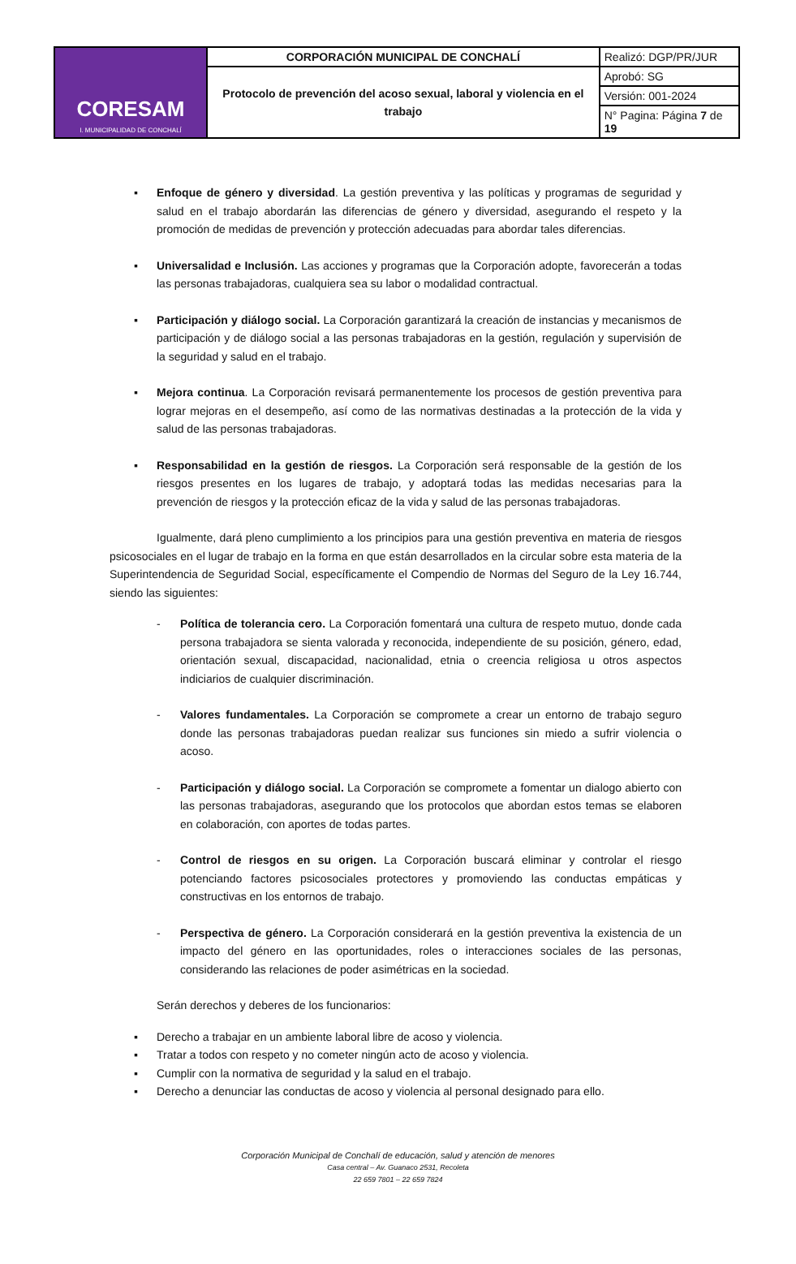| CORESAM I. MUNICIPALIDAD DE CONCHALÍ | CORPORACIÓN MUNICIPAL DE CONCHALÍ | Realizó: DGP/PR/JUR |
| | Protocolo de prevención del acoso sexual, laboral y violencia en el trabajo | Aprobó: SG |
| | | Versión: 001-2024 |
| | | N° Pagina: Página 7 de 19 |
▪ Enfoque de género y diversidad. La gestión preventiva y las políticas y programas de seguridad y salud en el trabajo abordarán las diferencias de género y diversidad, asegurando el respeto y la promoción de medidas de prevención y protección adecuadas para abordar tales diferencias.
▪ Universalidad e Inclusión. Las acciones y programas que la Corporación adopte, favorecerán a todas las personas trabajadoras, cualquiera sea su labor o modalidad contractual.
▪ Participación y diálogo social. La Corporación garantizará la creación de instancias y mecanismos de participación y de diálogo social a las personas trabajadoras en la gestión, regulación y supervisión de la seguridad y salud en el trabajo.
▪ Mejora continua. La Corporación revisará permanentemente los procesos de gestión preventiva para lograr mejoras en el desempeño, así como de las normativas destinadas a la protección de la vida y salud de las personas trabajadoras.
▪ Responsabilidad en la gestión de riesgos. La Corporación será responsable de la gestión de los riesgos presentes en los lugares de trabajo, y adoptará todas las medidas necesarias para la prevención de riesgos y la protección eficaz de la vida y salud de las personas trabajadoras.
Igualmente, dará pleno cumplimiento a los principios para una gestión preventiva en materia de riesgos psicosociales en el lugar de trabajo en la forma en que están desarrollados en la circular sobre esta materia de la Superintendencia de Seguridad Social, específicamente el Compendio de Normas del Seguro de la Ley 16.744, siendo las siguientes:
- Política de tolerancia cero. La Corporación fomentará una cultura de respeto mutuo, donde cada persona trabajadora se sienta valorada y reconocida, independiente de su posición, género, edad, orientación sexual, discapacidad, nacionalidad, etnia o creencia religiosa u otros aspectos indiciarios de cualquier discriminación.
- Valores fundamentales. La Corporación se compromete a crear un entorno de trabajo seguro donde las personas trabajadoras puedan realizar sus funciones sin miedo a sufrir violencia o acoso.
- Participación y diálogo social. La Corporación se compromete a fomentar un dialogo abierto con las personas trabajadoras, asegurando que los protocolos que abordan estos temas se elaboren en colaboración, con aportes de todas partes.
- Control de riesgos en su origen. La Corporación buscará eliminar y controlar el riesgo potenciando factores psicosociales protectores y promoviendo las conductas empáticas y constructivas en los entornos de trabajo.
- Perspectiva de género. La Corporación considerará en la gestión preventiva la existencia de un impacto del género en las oportunidades, roles o interacciones sociales de las personas, considerando las relaciones de poder asimétricas en la sociedad.
Serán derechos y deberes de los funcionarios:
▪ Derecho a trabajar en un ambiente laboral libre de acoso y violencia.
▪ Tratar a todos con respeto y no cometer ningún acto de acoso y violencia.
▪ Cumplir con la normativa de seguridad y la salud en el trabajo.
▪ Derecho a denunciar las conductas de acoso y violencia al personal designado para ello.
Corporación Municipal de Conchalí de educación, salud y atención de menores
Casa central – Av. Guanaco 2531, Recoleta
22 659 7801 – 22 659 7824